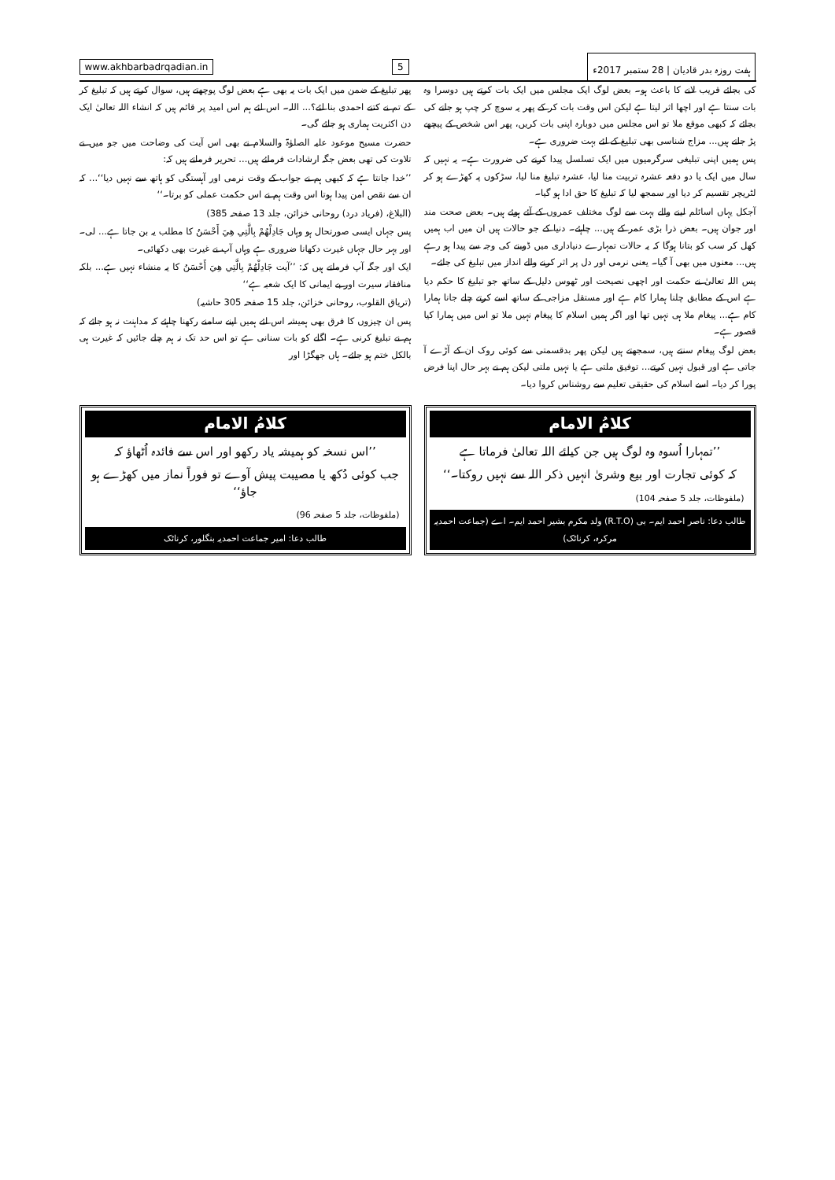www.akhbarbadrqadian.in 5
ہفت روزہ بدر قادیان | 28 ستمبر 2017ء
کی بجائے قریب لانے کا باعث ہو۔ بعض لوگ ایک مجلس میں ایک بات کرتے ہیں دوسرا وہ بات سنتا ہے اور اچھا اثر لیتا ہے لیکن اس وقت بات کر کے پھر یہ سوچ کر چپ ہو جانے کی بجائے کہ کبھی موقع ملا تو اس مجلس میں دوبارہ اپنی بات کریں، پھر اس شخص کے پیچھے پڑ جاتے ہیں... مزاج شناسی بھی تبلیغ کے لئے بہت ضروری ہے۔
پس ہمیں اپنی تبلیغی سرگرمیوں میں ایک تسلسل پیدا کرنے کی ضرورت ہے۔ یہ نہیں کہ سال میں ایک یا دو دفعہ عشرہ تربیت منا لیا، عشرہ تبلیغ منا لیا، سڑکوں پہ کھڑے ہو کر لٹریچر تقسیم کر دیا اور سمجھ لیا کہ تبلیغ کا حق ادا ہو گیا۔
آجکل یہاں اسائلم لینے والے بہت سے لوگ مختلف عمروں کے آئے ہوئے ہیں۔ بعض صحت مند اور جوان ہیں۔ بعض ذرا بڑی عمر کے ہیں... چاہئے۔ دنیا کے جو حالات ہیں ان میں اب ہمیں کھل کر سب کو بتانا ہوگا کہ یہ حالات تمہارے دنیاداری میں ڈوبنے کی وجہ سے پیدا ہو رہے ہیں... معنوں میں بھی آ گیا۔ یعنی نرمی اور دل پر اثر کرنے والے انداز میں تبلیغ کی جائے۔
پس اللہ تعالیٰ نے حکمت اور اچھی نصیحت اور ٹھوس دلیل کے ساتھ جو تبلیغ کا حکم دیا ہے اس کے مطابق چلنا ہمارا کام ہے اور مستقل مزاجی کے ساتھ اسے کرتے چلے جانا ہمارا کام ہے... پیغام ملا ہی نہیں تھا اور اگر ہمیں اسلام کا پیغام نہیں ملا تو اس میں ہمارا کیا قصور ہے۔
بعض لوگ پیغام سنتے ہیں، سمجھتے ہیں لیکن پھر بدقسمتی سے کوئی روک ان کے آڑے آ جاتی ہے اور قبول نہیں کرتے... توفیق ملتی ہے یا نہیں ملتی لیکن ہم نے بہر حال اپنا فرض پورا کر دیا۔ اسے اسلام کی حقیقی تعلیم سے روشناس کروا دیا۔
پھر تبلیغ کے ضمن میں ایک بات یہ بھی ہے بعض لوگ پوچھتے ہیں، سوال کرتے ہیں کہ تبلیغ کر کے تم نے کتنے احمدی بنا لئے؟... اللہ۔ اس لئے ہم اس امید پر قائم ہیں کہ انشاء اللہ تعالیٰ ایک دن اکثریت ہماری ہو جائے گی۔
حضرت مسیح موعود علیہ الصلوٰۃ والسلام نے بھی اس آیت کی وضاحت میں جو میں نے تلاوت کی تھی بعض جگہ ارشادات فرمائے ہیں... تحریر فرماتے ہیں کہ:
’’خدا جانتا ہے کہ کبھی ہم نے جواب کے وقت نرمی اور آہستگی کو ہاتھ سے نہیں دیا‘‘... کہ ان سے نقص امن پیدا ہوتا اس وقت ہم نے اس حکمت عملی کو برتا۔‘‘
(البلاغ، (فریاد درد) روحانی خزائن، جلد 13 صفحہ 385)
پس جہاں ایسی صورتحال ہو وہاں جَادِلْهُمْ بِالَّتِي هِيَ أَحْسَنُ کا مطلب یہ بن جاتا ہے... لی۔ اور بہر حال جہاں غیرت دکھانا ضروری ہے وہاں آپ نے غیرت بھی دکھائی۔
ایک اور جگہ آپ فرماتے ہیں کہ: ’’آیت جَادِلْهُمْ بِالَّتِي هِيَ أَحْسَنُ کا یہ منشاء نہیں ہے... بلکہ منافقانہ سیرت اور بے ایمانی کا ایک شعبہ ہے‘‘
(تریاق القلوب، روحانی خزائن، جلد 15 صفحہ 305 حاشیہ)
پس ان چیزوں کا فرق بھی ہمیشہ اس لئے ہمیں اپنے سامنے رکھنا چاہئے کہ مداہنت نہ ہو جائے کہ ہم نے تبلیغ کرنی ہے۔ اگلے کو بات سنانی ہے تو اس حد تک نہ ہم چلے جائیں کہ غیرت ہی بالکل ختم ہو جائے۔ ہاں جھگڑا اور
کلامُ الامام
’’تمہارا اُسوہ وہ لوگ ہیں جن کیلئے اللہ تعالیٰ فرماتا ہے
کہ کوئی تجارت اور بیع وشریٰ انہیں ذکر اللہ سے نہیں روکتا۔‘‘
(ملفوظات، جلد 5 صفحہ 104)
طالب دعا: ناصر احمد ایم۔ بی (R.T.O) ولد مکرم بشیر احمد ایم۔ اے (جماعت احمدیہ مرکرہ، کرناٹک)
کلامُ الامام
’’اس نسخہ کو ہمیشہ یاد رکھو اور اس سے فائدہ اُٹھاؤ کہ
جب کوئی دُکھ یا مصیبت پیش آوے تو فوراً نماز میں کھڑے ہو جاؤ‘‘
(ملفوظات، جلد 5 صفحہ 96)
طالب دعا: امیر جماعت احمدیہ بنگلور، کرناٹک